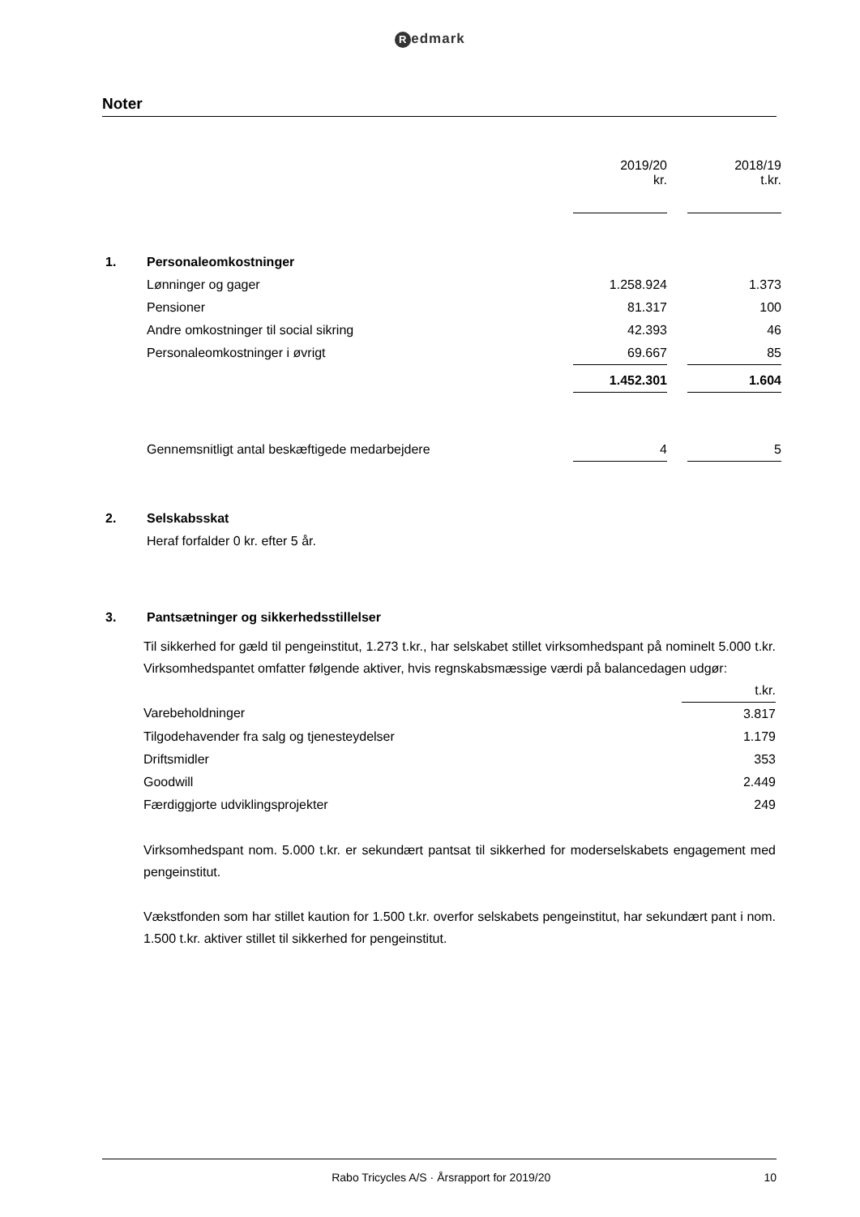Redmark
Noter
| | | 2019/20 kr. | | 2018/19 t.kr. |
| 1. | Personaleomkostninger | | | |
| | Lønninger og gager | 1.258.924 | | 1.373 |
| | Pensioner | 81.317 | | 100 |
| | Andre omkostninger til social sikring | 42.393 | | 46 |
| | Personaleomkostninger i øvrigt | 69.667 | | 85 |
| | | 1.452.301 | | 1.604 |
| | Gennemsnitligt antal beskæftigede medarbejdere | 4 | | 5 |
| 2. | Selskabsskat | | | |
| | Heraf forfalder 0 kr. efter 5 år. | | | |
| 3. | Pantsætninger og sikkerhedsstillelser | | | |
Til sikkerhed for gæld til pengeinstitut, 1.273 t.kr., har selskabet stillet virksomhedspant på nominelt 5.000 t.kr. Virksomhedspantet omfatter følgende aktiver, hvis regnskabsmæssige værdi på balancedagen udgør:
| | t.kr. |
| Varebeholdninger | 3.817 |
| Tilgodehavender fra salg og tjenesteydelser | 1.179 |
| Driftsmidler | 353 |
| Goodwill | 2.449 |
| Færdiggjorte udviklingsprojekter | 249 |
Virksomhedspant nom. 5.000 t.kr. er sekundært pantsat til sikkerhed for moderselskabets engagement med pengeinstitut.
Vækstfonden som har stillet kaution for 1.500 t.kr. overfor selskabets pengeinstitut, har sekundært pant i nom. 1.500 t.kr. aktiver stillet til sikkerhed for pengeinstitut.
Rabo Tricycles A/S · Årsrapport for 2019/20
10